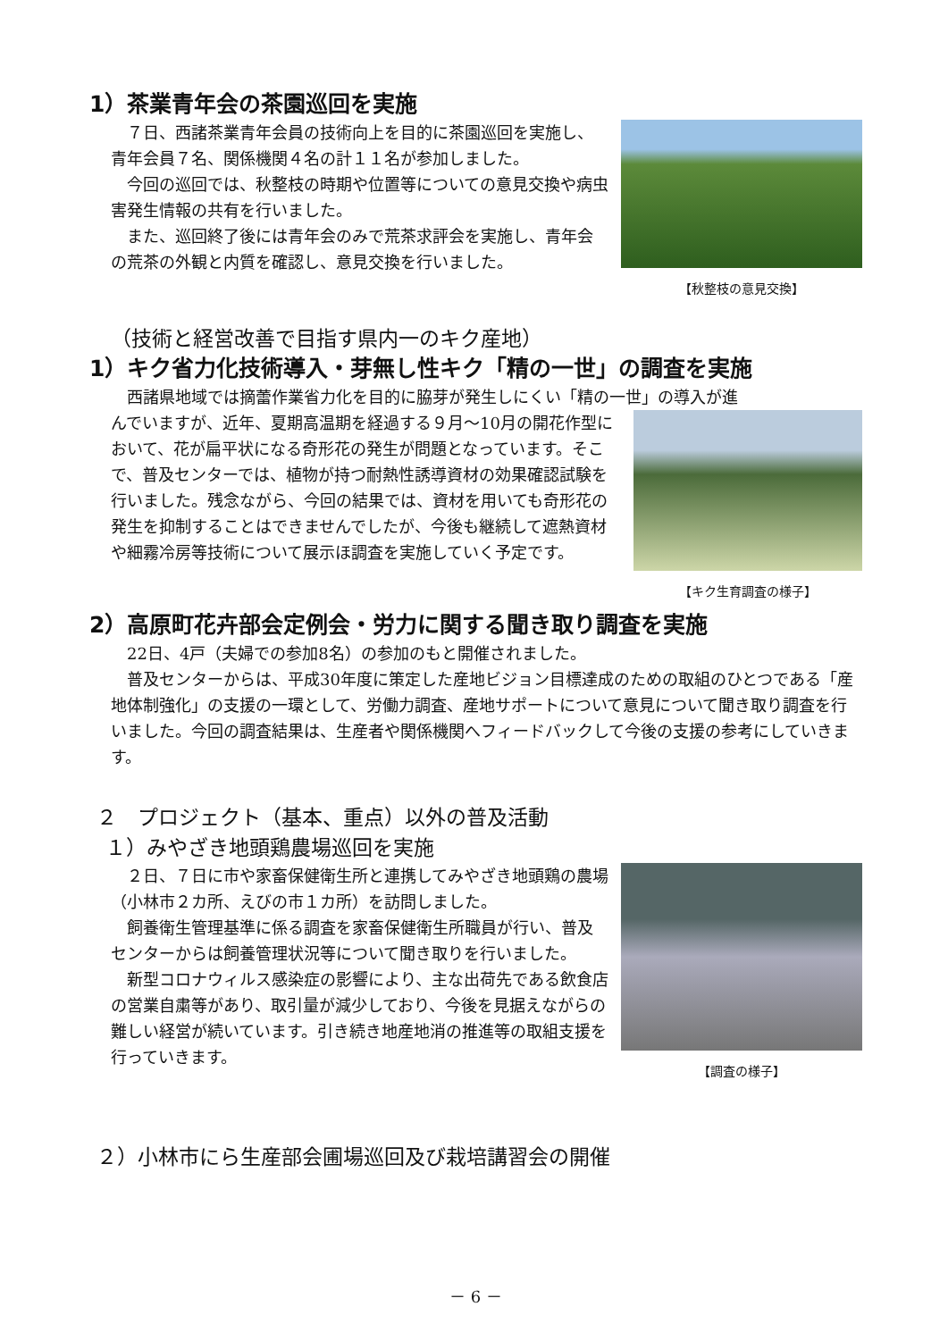1）茶業青年会の茶園巡回を実施
　７日、西諸茶業青年会員の技術向上を目的に茶園巡回を実施し、青年会員７名、関係機関４名の計１１名が参加しました。
　今回の巡回では、秋整枝の時期や位置等についての意見交換や病虫害発生情報の共有を行いました。
　また、巡回終了後には青年会のみで荒茶求評会を実施し、青年会の荒茶の外観と内質を確認し、意見交換を行いました。
【秋整枝の意見交換】
（技術と経営改善で目指す県内一のキク産地）
1）キク省力化技術導入・芽無し性キク「精の一世」の調査を実施
　西諸県地域では摘蕾作業省力化を目的に脇芽が発生しにくい「精の一世」の導入が進
んでいますが、近年、夏期高温期を経過する９月～10月の開花作型において、花が扁平状になる奇形花の発生が問題となっています。そこで、普及センターでは、植物が持つ耐熱性誘導資材の効果確認試験を行いました。残念ながら、今回の結果では、資材を用いても奇形花の発生を抑制することはできませんでしたが、今後も継続して遮熱資材や細霧冷房等技術について展示ほ調査を実施していく予定です。
【キク生育調査の様子】
2）高原町花卉部会定例会・労力に関する聞き取り調査を実施
　22日、4戸（夫婦での参加8名）の参加のもと開催されました。
　普及センターからは、平成30年度に策定した産地ビジョン目標達成のための取組のひとつである「産地体制強化」の支援の一環として、労働力調査、産地サポートについて意見について聞き取り調査を行いました。今回の調査結果は、生産者や関係機関へフィードバックして今後の支援の参考にしていきます。
２　プロジェクト（基本、重点）以外の普及活動
１）みやざき地頭鶏農場巡回を実施
　２日、７日に市や家畜保健衛生所と連携してみやざき地頭鶏の農場（小林市２カ所、えびの市１カ所）を訪問しました。
　飼養衛生管理基準に係る調査を家畜保健衛生所職員が行い、普及センターからは飼養管理状況等について聞き取りを行いました。
　新型コロナウィルス感染症の影響により、主な出荷先である飲食店の営業自粛等があり、取引量が減少しており、今後を見据えながらの難しい経営が続いています。引き続き地産地消の推進等の取組支援を行っていきます。
【調査の様子】
２）小林市にら生産部会圃場巡回及び栽培講習会の開催
－ 6 －